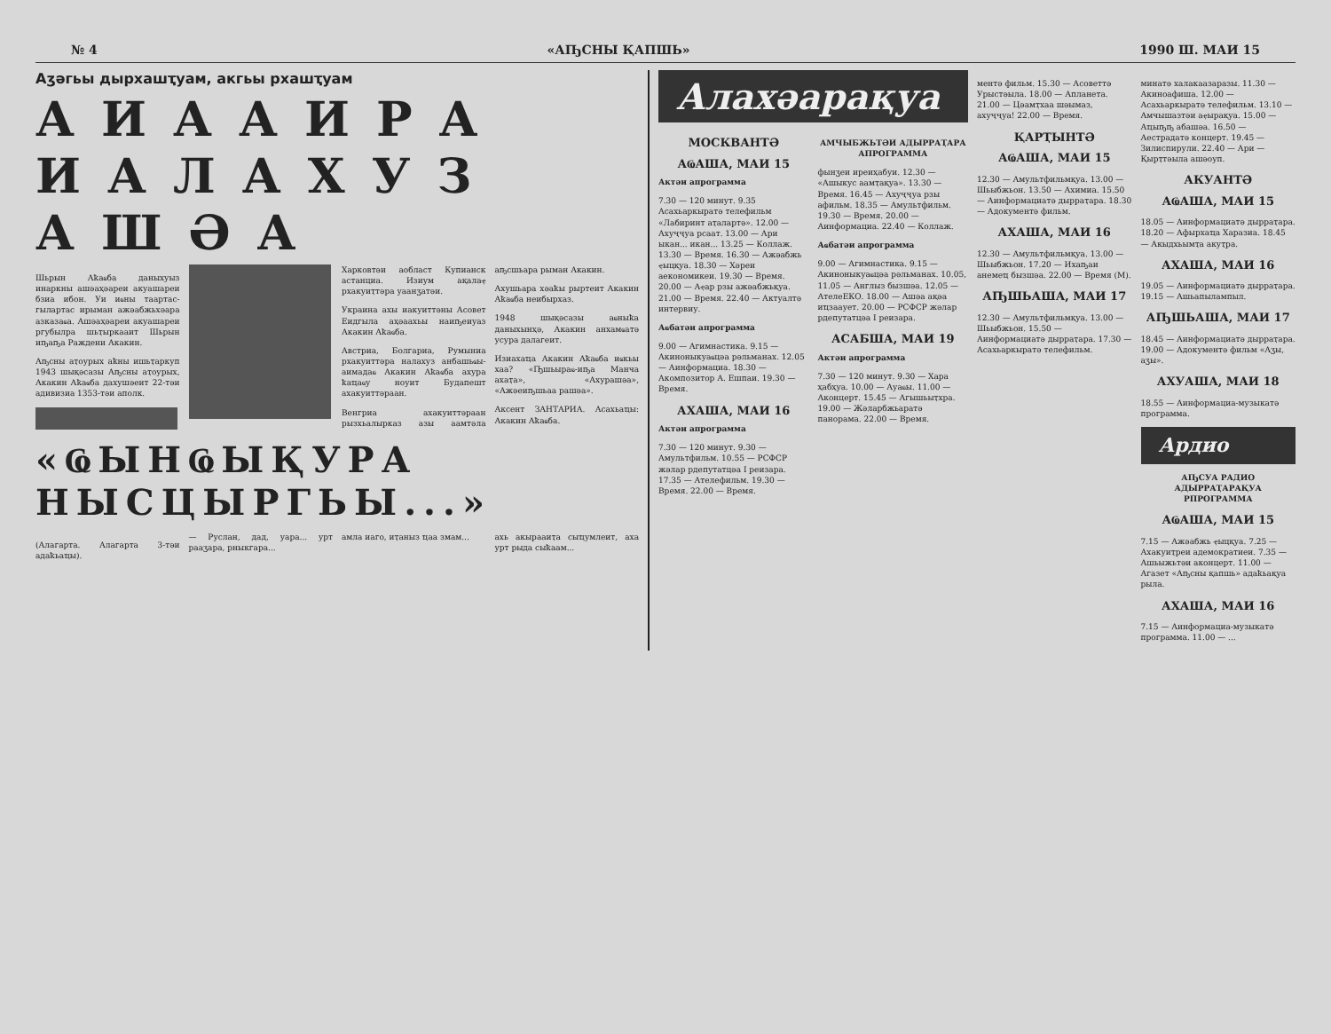№ 4 «АҦСНЫ ҚАПШЬ» 1990 Ш. МАИ 15
Аӡәгьы дырхашҭуам, акгьы рхашҭуам
АИААИРА ИАЛАХУЗ АШӘА
Шьрын Аҟаҩба даныхуыз инаркны ашәаҳәареи акуашареи бзиа ибон. Уи иҩны таартас-гылартас ирыман ажәабжьхәара азказаҩа. Ашәаҳәареи акуашареи ргубылра шьҭыркааит Шьрын иҧаҧа Раждени Акакин.
Аҧсны аҭоурых аҟны ишьҭаркуп 1943 шықәсазы Аҧсны аҭоурых, Акакин Аҟаҩба дахушәеит 22-тәи адивизиа 1353-тәи аполк.
Харковтәи аобласт Купианск астанциа. Изиум ақалаҿ рхакуиҭтәра уаанӡатәи.
Украина ахы иакуиттәны Асовет Еидгыла аҳәаахьы наиҧеиуаз Акакин Аҟаҩба.
Австриа, Болгариа, Румыниа рхакуиттәра налахуз анбашьҩы-аимадаҩ Акакин Аҟаҩба ахура ҟаҵаҩу ноуит Будапешт ахакуиттәраан.
Венгриа ахакуиттәраан рызхьалырказ азы аамтәла аҧсшьара рыман Акакин.
Ахушьара хәаҟы рыртеит Акакин Аҟаҩба неибырхаз.
1948 шықәсазы аҩныҟа даныхынҳә, Акакин анхамҩатә усура далагеит.
Изиахаҵа Акакин Аҟаҩба иҩкьы хаа? «Ҧшьыраҩ-иҧа Манча ахаҭа», «Ахурашәа», «Ажәеиҧшьаа рашәа».
Аксент ЗАНТАРИА. Асахьаҵы: Акакин Аҟаҩба.
«ҨЫНҨЫҚУРА НЫСЦЫРГЬЫ...»
(Алагарта. Алагарта 3-тәи адаҟьаҵы).
— Руслан, дад, уара... урт рааӡара, рныкгара...
амла иаго, иҭаныз ҵаа змам...
ахь акырааиҭа сыҵумлеит, аха урт рыда сыҟаам...
Алахәарақуа
МОСКВАНТӘ
АҨАША, МАИ 15
Актәи апрограмма
7.30 — 120 минут. 9.35 Асахьаркыратә телефильм «Лабиринт аҭалартә». 12.00 — Ахуҷҷуа рсаат. 13.00 — Ари ыкан... икан... 13.25 — Коллаж. 13.30 — Время. 16.30 — Ажәабжь ҿыцқуа. 18.30 — Хәреи аекономикеи. 19.30 — Время. 20.00 — Аҿар рзы ажәабжьқуа. 21.00 — Время. 22.40 — Актуалтә интервиу.
Аҩбатәи апрограмма
9.00 — Агимнастика. 9.15 — Акиноныкуаҩцәа рәльманах. 12.05 — Аинформациа. 18.30 — Акомпозитор А. Ешпаи. 19.30 — Время.
АХАША, МАИ 16
Актәи апрограмма
7.30 — 120 минут. 9.30 — Амультфильм. 10.55 — РСФСР жәлар рдепутатцәа I реизара. 17.35 — Ателефильм. 19.30 — Время. 22.00 — Время.
АМЧЫБЖЬТӘИ АДЫРРАҬАРА АПРОГРАММА
фынӡеи иреиҳабуи. 12.30 — «Ашыкус аамҭақуа». 13.30 — Время. 16.45 — Ахуҷҷуа рзы афильм. 18.35 — Амультфильм. 19.30 — Время. 20.00 — Аинформациа. 22.40 — Коллаж.
Аҩбатәи апрограмма
9.00 — Агимнастика. 9.15 — Акиноныкуаҩцәа рәльманах. 10.05, 11.05 — Англыз бызшәа. 12.05 — АтелеЕКО. 18.00 — Ашәа ақәа иҵзааует. 20.00 — РСФСР жәлар рдепутатцәа I реизара.
АСАБША, МАИ 19
Актәи апрограмма
7.30 — 120 минут. 9.30 — Хара ҳабҳуа. 10.00 — Ауаҩы. 11.00 — Аконцерт. 15.45 — Агышьыҭхра. 19.00 — Жәларбжьаратә панорама. 22.00 — Время.
ментә фильм. 15.30 — Асоветтә Урыстәыла. 18.00 — Апланета. 21.00 — Цәамҭхаа шәымаз, ахуҷҷуа! 22.00 — Время.
ҚАРҬЫНТӘ
АҨАША, МАИ 15
12.30 — Амультфильмқуа. 13.00 — Шьыбжьон. 13.50 — Ахимиа. 15.50 — Аинформациатә дырраҭара. 18.30 — Адокументә фильм.
АХАША, МАИ 16
12.30 — Амультфильмқуа. 13.00 — Шьыбжьон. 17.20 — Ихаҧаи анемеҵ бызшәа. 22.00 — Время (М).
АҦШЬАША, МАИ 17
12.30 — Амультфильмқуа. 13.00 — Шьыбжьон. 15.50 — Аинформациатә дырраҭара. 17.30 — Асахьаркыратә телефильм.
минатә халакаазаразы. 11.30 — Акиноафиша. 12.00 — Асахьаркыратә телефильм. 13.10 — Амчышазтәи аҿырақуа. 15.00 — Аҵыҧҧ абашәа. 16.50 — Аестрадатә концерт. 19.45 — Зилиспирули. 22.40 — Ари — Қырҭтәыла ашәоуп.
АКУАНТӘ
АҨАША, МАИ 15
18.05 — Аинформациатә дырраҭара. 18.20 — Афырхаҵа Харазиа. 18.45 — Акыдхьымҭа акуҭра.
АХАША, МАИ 16
19.05 — Аинформациатә дырраҭара. 19.15 — Ашьапылампыл.
АҦШЬАША, МАИ 17
18.45 — Аинформациатә дырраҭара. 19.00 — Адокументә фильм «Аӡы, аӡы».
АХУАША, МАИ 18
18.55 — Аинформациа-музыкатә программа.
Ардио
АҦСУА РАДИО АДЫРРАҬАРАҚУА РПРОГРАММА
АҨАША, МАИ 15
7.15 — Ажәабжь ҿыцқуа. 7.25 — Ахакуиҭреи адемократиеи. 7.35 — Ашьыжьтәи аконцерт. 11.00 — Агазет «Аҧсны қапшь» адаҟьақуа рыла.
АХАША, МАИ 16
7.15 — Аинформациа-музыкатә программа. 11.00 — ...